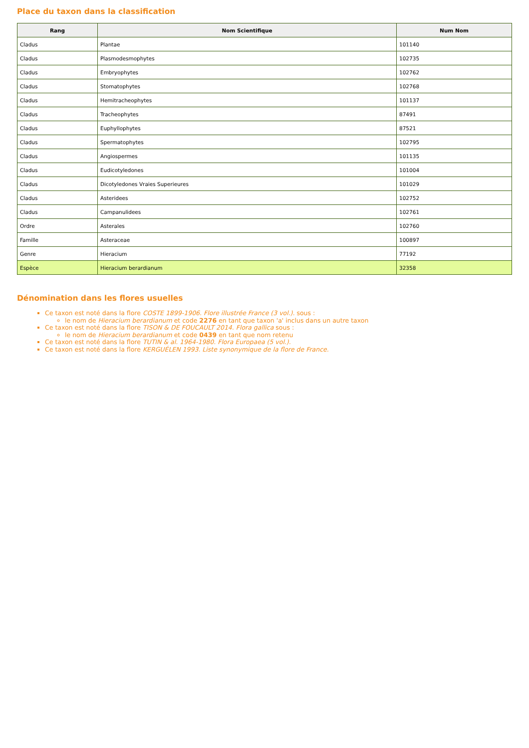Place du taxon dans la classification
| Rang | Nom Scientifique | Num Nom |
| --- | --- | --- |
| Cladus | Plantae | 101140 |
| Cladus | Plasmodesmophytes | 102735 |
| Cladus | Embryophytes | 102762 |
| Cladus | Stomatophytes | 102768 |
| Cladus | Hemitracheophytes | 101137 |
| Cladus | Tracheophytes | 87491 |
| Cladus | Euphyllophytes | 87521 |
| Cladus | Spermatophytes | 102795 |
| Cladus | Angiospermes | 101135 |
| Cladus | Eudicotyledones | 101004 |
| Cladus | Dicotyledones Vraies Superieures | 101029 |
| Cladus | Asteridees | 102752 |
| Cladus | Campanulidees | 102761 |
| Ordre | Asterales | 102760 |
| Famille | Asteraceae | 100897 |
| Genre | Hieracium | 77192 |
| Espèce | Hieracium berardianum | 32358 |
Dénomination dans les flores usuelles
Ce taxon est noté dans la flore COSTE 1899-1906. Flore illustrée France (3 vol.). sous :
le nom de Hieracium berardianum et code 2276 en tant que taxon 'a' inclus dans un autre taxon
Ce taxon est noté dans la flore TISON & DE FOUCAULT 2014. Flora gallica sous :
le nom de Hieracium berardianum et code 0439 en tant que nom retenu
Ce taxon est noté dans la flore TUTIN & al. 1964-1980. Flora Europaea (5 vol.).
Ce taxon est noté dans la flore KERGUÉLEN 1993. Liste synonymique de la flore de France.